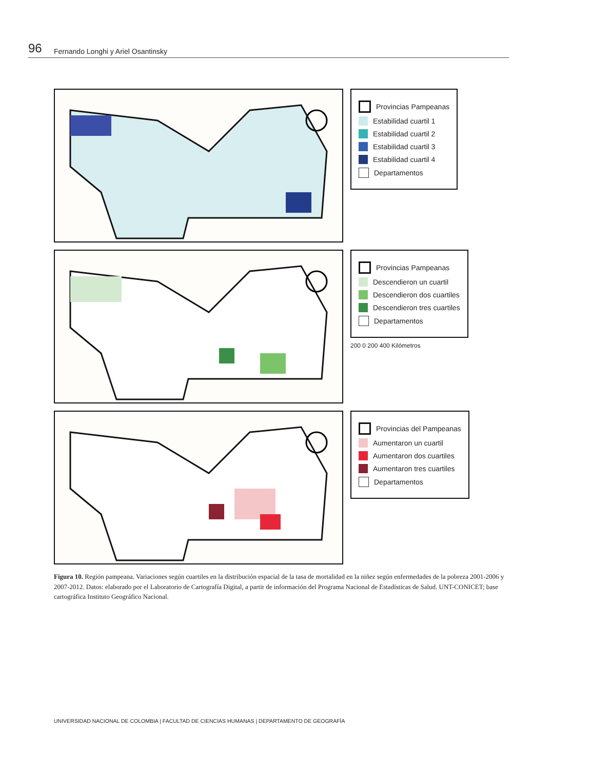96 Fernando Longhi y Ariel Osantinsky
Provincias Pampeanas
Estabilidad cuartil 1
Estabilidad cuartil 2
Estabilidad cuartil 3
Estabilidad cuartil 4
Departamentos
Provincias Pampeanas
Descendieron un cuartil
Descendieron dos cuartiles
Descendieron tres cuartiles
Departamentos
200 0 200 400 Kilómetros
Provincias del Pampeanas
Aumentaron un cuartil
Aumentaron dos cuartiles
Aumentaron tres cuartiles
Departamentos
Figura 10. Región pampeana. Variaciones según cuartiles en la distribución espacial de la tasa de mortalidad en la niñez según enfermedades de la pobreza 2001-2006 y 2007-2012. Datos: elaborado por el Laboratorio de Cartografía Digital, a partir de información del Programa Nacional de Estadísticas de Salud. UNT-CONICET; base cartográfica Instituto Geográfico Nacional.
UNIVERSIDAD NACIONAL DE COLOMBIA | FACULTAD DE CIENCIAS HUMANAS | DEPARTAMENTO DE GEOGRAFÍA